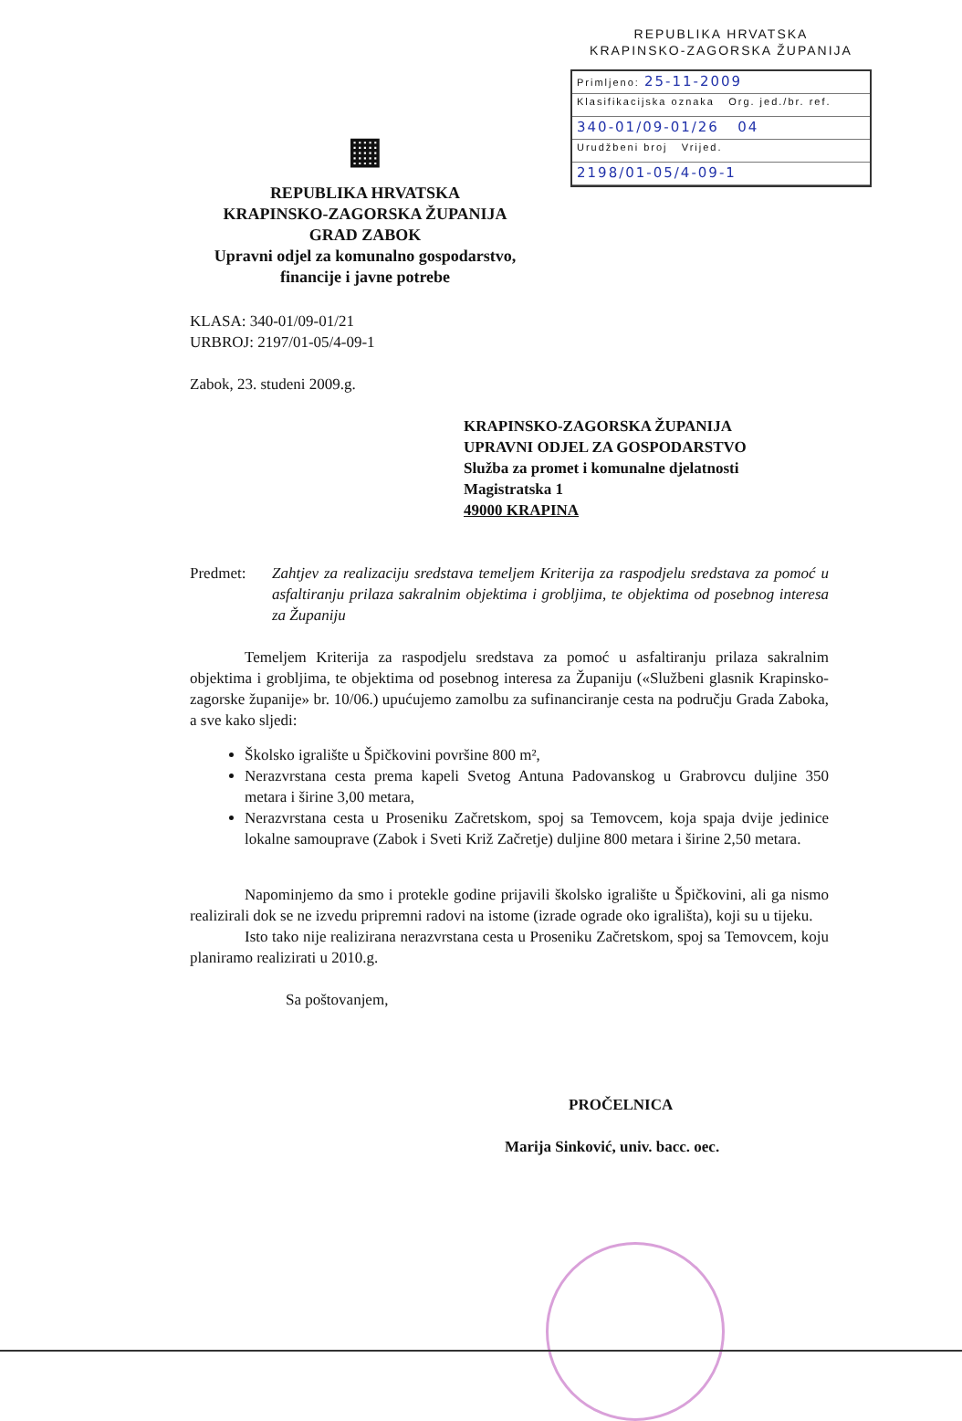REPUBLIKA HRVATSKA
KRAPINSKO-ZAGORSKA ŽUPANIJA
Primljeno: 25-11-2009
Klasifikacijska oznaka Org. jed./br. ref.
340-01/09-01/26 04
Urudžbeni broj Vrijed.
2198/01-05/4-09-1
▦
REPUBLIKA HRVATSKA
KRAPINSKO-ZAGORSKA ŽUPANIJA
GRAD ZABOK
Upravni odjel za komunalno gospodarstvo,
financije i javne potrebe
KLASA: 340-01/09-01/21
URBROJ: 2197/01-05/4-09-1
Zabok, 23. studeni 2009.g.
KRAPINSKO-ZAGORSKA ŽUPANIJA
UPRAVNI ODJEL ZA GOSPODARSTVO
Služba za promet i komunalne djelatnosti
Magistratska 1
49000 KRAPINA
Predmet: Zahtjev za realizaciju sredstava temeljem Kriterija za raspodjelu sredstava za pomoć u asfaltiranju prilaza sakralnim objektima i grobljima, te objektima od posebnog interesa za Županiju
Temeljem Kriterija za raspodjelu sredstava za pomoć u asfaltiranju prilaza sakralnim objektima i grobljima, te objektima od posebnog interesa za Županiju («Službeni glasnik Krapinsko-zagorske županije» br. 10/06.) upućujemo zamolbu za sufinanciranje cesta na području Grada Zaboka, a sve kako sljedi:
Školsko igralište u Špičkovini površine 800 m²,
Nerazvrstana cesta prema kapeli Svetog Antuna Padovanskog u Grabrovcu duljine 350 metara i širine 3,00 metara,
Nerazvrstana cesta u Proseniku Začretskom, spoj sa Temovcem, koja spaja dvije jedinice lokalne samouprave (Zabok i Sveti Križ Začretje) duljine 800 metara i širine 2,50 metara.
Napominjemo da smo i protekle godine prijavili školsko igralište u Špičkovini, ali ga nismo realizirali dok se ne izvedu pripremni radovi na istome (izrade ograde oko igrališta), koji su u tijeku.
Isto tako nije realizirana nerazvrstana cesta u Proseniku Začretskom, spoj sa Temovcem, koju planiramo realizirati u 2010.g.
Sa poštovanjem,
PROČELNICA
Marija Sinković, univ. bacc. oec.